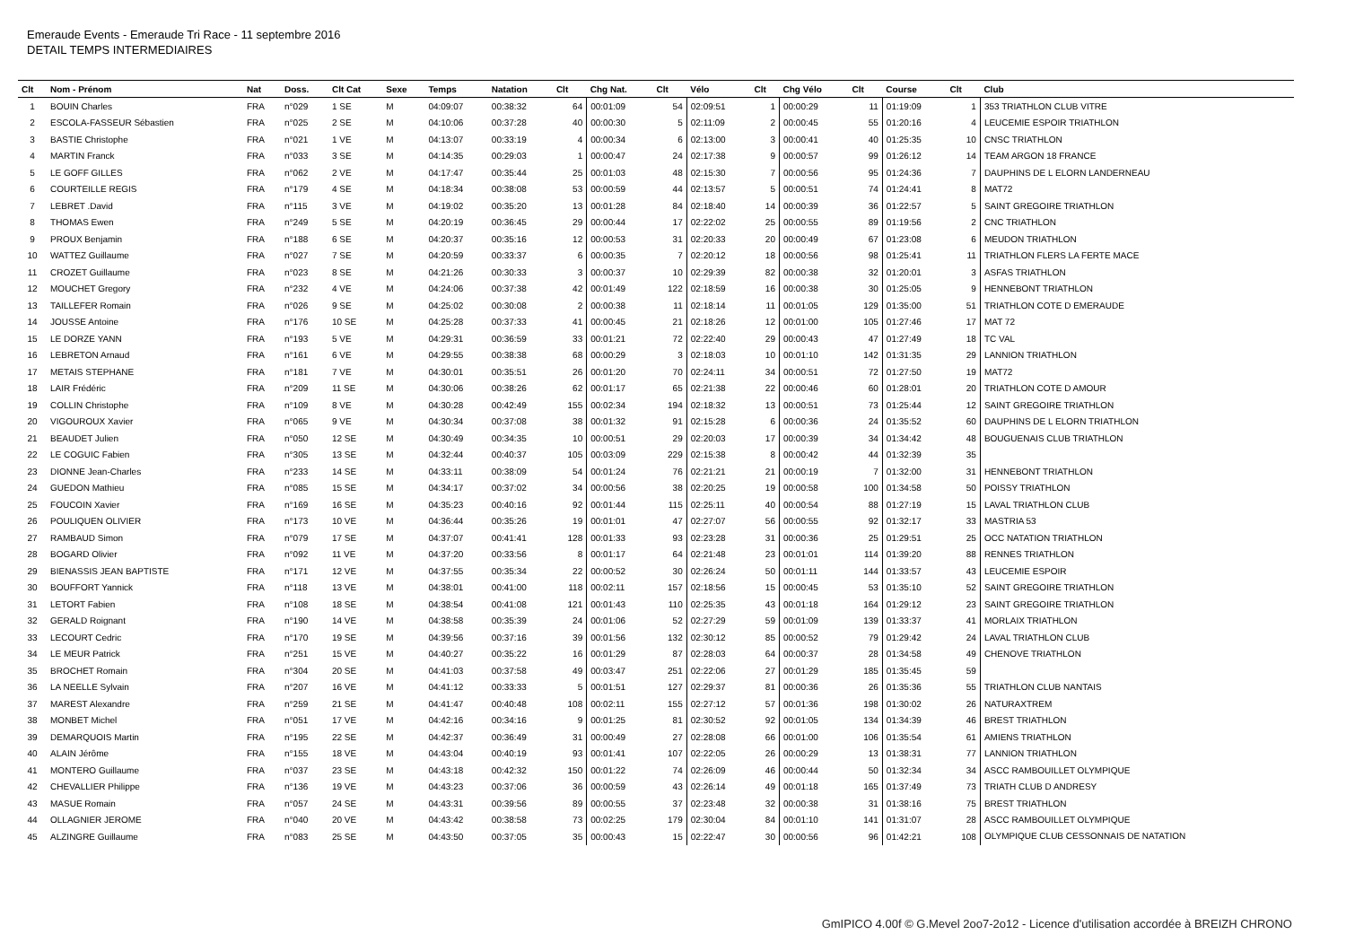Emeraude Events - Emeraude Tri Race - 11 septembre 2016
DETAIL TEMPS INTERMEDIAIRES
| Clt | Nom - Prénom | Nat | Doss. | Clt Cat | Sexe | Temps | Natation | Clt | Chg Nat. | Clt | Vélo | Clt | Chg Vélo | Clt | Course | Clt | Club |
| --- | --- | --- | --- | --- | --- | --- | --- | --- | --- | --- | --- | --- | --- | --- | --- | --- | --- |
| 1 | BOUIN Charles | FRA | n°029 | 1 SE | M | 04:09:07 | 00:38:32 | 64 | 00:01:09 | 54 | 02:09:51 | 1 | 00:00:29 | 11 | 01:19:09 | 1 | 353 TRIATHLON CLUB VITRE |
| 2 | ESCOLA-FASSEUR Sébastien | FRA | n°025 | 2 SE | M | 04:10:06 | 00:37:28 | 40 | 00:00:30 | 5 | 02:11:09 | 2 | 00:00:45 | 55 | 01:20:16 | 4 | LEUCEMIE ESPOIR TRIATHLON |
| 3 | BASTIE Christophe | FRA | n°021 | 1 VE | M | 04:13:07 | 00:33:19 | 4 | 00:00:34 | 6 | 02:13:00 | 3 | 00:00:41 | 40 | 01:25:35 | 10 | CNSC TRIATHLON |
| 4 | MARTIN Franck | FRA | n°033 | 3 SE | M | 04:14:35 | 00:29:03 | 1 | 00:00:47 | 24 | 02:17:38 | 9 | 00:00:57 | 99 | 01:26:12 | 14 | TEAM ARGON 18 FRANCE |
| 5 | LE GOFF GILLES | FRA | n°062 | 2 VE | M | 04:17:47 | 00:35:44 | 25 | 00:01:03 | 48 | 02:15:30 | 7 | 00:00:56 | 95 | 01:24:36 | 7 | DAUPHINS DE L ELORN LANDERNEAU |
| 6 | COURTEILLE REGIS | FRA | n°179 | 4 SE | M | 04:18:34 | 00:38:08 | 53 | 00:00:59 | 44 | 02:13:57 | 5 | 00:00:51 | 74 | 01:24:41 | 8 | MAT72 |
| 7 | LEBRET .David | FRA | n°115 | 3 VE | M | 04:19:02 | 00:35:20 | 13 | 00:01:28 | 84 | 02:18:40 | 14 | 00:00:39 | 36 | 01:22:57 | 5 | SAINT GREGOIRE TRIATHLON |
| 8 | THOMAS Ewen | FRA | n°249 | 5 SE | M | 04:20:19 | 00:36:45 | 29 | 00:00:44 | 17 | 02:22:02 | 25 | 00:00:55 | 89 | 01:19:56 | 2 | CNC TRIATHLON |
| 9 | PROUX Benjamin | FRA | n°188 | 6 SE | M | 04:20:37 | 00:35:16 | 12 | 00:00:53 | 31 | 02:20:33 | 20 | 00:00:49 | 67 | 01:23:08 | 6 | MEUDON TRIATHLON |
| 10 | WATTEZ Guillaume | FRA | n°027 | 7 SE | M | 04:20:59 | 00:33:37 | 6 | 00:00:35 | 7 | 02:20:12 | 18 | 00:00:56 | 98 | 01:25:41 | 11 | TRIATHLON FLERS LA FERTE MACE |
| 11 | CROZET Guillaume | FRA | n°023 | 8 SE | M | 04:21:26 | 00:30:33 | 3 | 00:00:37 | 10 | 02:29:39 | 82 | 00:00:38 | 32 | 01:20:01 | 3 | ASFAS TRIATHLON |
| 12 | MOUCHET Gregory | FRA | n°232 | 4 VE | M | 04:24:06 | 00:37:38 | 42 | 00:01:49 | 122 | 02:18:59 | 16 | 00:00:38 | 30 | 01:25:05 | 9 | HENNEBONT TRIATHLON |
| 13 | TAILLEFER Romain | FRA | n°026 | 9 SE | M | 04:25:02 | 00:30:08 | 2 | 00:00:38 | 11 | 02:18:14 | 11 | 00:01:05 | 129 | 01:35:00 | 51 | TRIATHLON COTE D EMERAUDE |
| 14 | JOUSSE Antoine | FRA | n°176 | 10 SE | M | 04:25:28 | 00:37:33 | 41 | 00:00:45 | 21 | 02:18:26 | 12 | 00:01:00 | 105 | 01:27:46 | 17 | MAT 72 |
| 15 | LE DORZE YANN | FRA | n°193 | 5 VE | M | 04:29:31 | 00:36:59 | 33 | 00:01:21 | 72 | 02:22:40 | 29 | 00:00:43 | 47 | 01:27:49 | 18 | TC VAL |
| 16 | LEBRETON Arnaud | FRA | n°161 | 6 VE | M | 04:29:55 | 00:38:38 | 68 | 00:00:29 | 3 | 02:18:03 | 10 | 00:01:10 | 142 | 01:31:35 | 29 | LANNION TRIATHLON |
| 17 | METAIS STEPHANE | FRA | n°181 | 7 VE | M | 04:30:01 | 00:35:51 | 26 | 00:01:20 | 70 | 02:24:11 | 34 | 00:00:51 | 72 | 01:27:50 | 19 | MAT72 |
| 18 | LAIR Frédéric | FRA | n°209 | 11 SE | M | 04:30:06 | 00:38:26 | 62 | 00:01:17 | 65 | 02:21:38 | 22 | 00:00:46 | 60 | 01:28:01 | 20 | TRIATHLON COTE D AMOUR |
| 19 | COLLIN Christophe | FRA | n°109 | 8 VE | M | 04:30:28 | 00:42:49 | 155 | 00:02:34 | 194 | 02:18:32 | 13 | 00:00:51 | 73 | 01:25:44 | 12 | SAINT GREGOIRE TRIATHLON |
| 20 | VIGOUROUX Xavier | FRA | n°065 | 9 VE | M | 04:30:34 | 00:37:08 | 38 | 00:01:32 | 91 | 02:15:28 | 6 | 00:00:36 | 24 | 01:35:52 | 60 | DAUPHINS DE L ELORN TRIATHLON |
| 21 | BEAUDET Julien | FRA | n°050 | 12 SE | M | 04:30:49 | 00:34:35 | 10 | 00:00:51 | 29 | 02:20:03 | 17 | 00:00:39 | 34 | 01:34:42 | 48 | BOUGUENAIS CLUB TRIATHLON |
| 22 | LE COGUIC Fabien | FRA | n°305 | 13 SE | M | 04:32:44 | 00:40:37 | 105 | 00:03:09 | 229 | 02:15:38 | 8 | 00:00:42 | 44 | 01:32:39 | 35 | |
| 23 | DIONNE Jean-Charles | FRA | n°233 | 14 SE | M | 04:33:11 | 00:38:09 | 54 | 00:01:24 | 76 | 02:21:21 | 21 | 00:00:19 | 7 | 01:32:00 | 31 | HENNEBONT TRIATHLON |
| 24 | GUEDON Mathieu | FRA | n°085 | 15 SE | M | 04:34:17 | 00:37:02 | 34 | 00:00:56 | 38 | 02:20:25 | 19 | 00:00:58 | 100 | 01:34:58 | 50 | POISSY TRIATHLON |
| 25 | FOUCOIN Xavier | FRA | n°169 | 16 SE | M | 04:35:23 | 00:40:16 | 92 | 00:01:44 | 115 | 02:25:11 | 40 | 00:00:54 | 88 | 01:27:19 | 15 | LAVAL TRIATHLON CLUB |
| 26 | POULIQUEN OLIVIER | FRA | n°173 | 10 VE | M | 04:36:44 | 00:35:26 | 19 | 00:01:01 | 47 | 02:27:07 | 56 | 00:00:55 | 92 | 01:32:17 | 33 | MASTRIA 53 |
| 27 | RAMBAUD Simon | FRA | n°079 | 17 SE | M | 04:37:07 | 00:41:41 | 128 | 00:01:33 | 93 | 02:23:28 | 31 | 00:00:36 | 25 | 01:29:51 | 25 | OCC NATATION TRIATHLON |
| 28 | BOGARD Olivier | FRA | n°092 | 11 VE | M | 04:37:20 | 00:33:56 | 8 | 00:01:17 | 64 | 02:21:48 | 23 | 00:01:01 | 114 | 01:39:20 | 88 | RENNES TRIATHLON |
| 29 | BIENASSIS JEAN BAPTISTE | FRA | n°171 | 12 VE | M | 04:37:55 | 00:35:34 | 22 | 00:00:52 | 30 | 02:26:24 | 50 | 00:01:11 | 144 | 01:33:57 | 43 | LEUCEMIE ESPOIR |
| 30 | BOUFFORT Yannick | FRA | n°118 | 13 VE | M | 04:38:01 | 00:41:00 | 118 | 00:02:11 | 157 | 02:18:56 | 15 | 00:00:45 | 53 | 01:35:10 | 52 | SAINT GREGOIRE TRIATHLON |
| 31 | LETORT Fabien | FRA | n°108 | 18 SE | M | 04:38:54 | 00:41:08 | 121 | 00:01:43 | 110 | 02:25:35 | 43 | 00:01:18 | 164 | 01:29:12 | 23 | SAINT GREGOIRE TRIATHLON |
| 32 | GERALD Roignant | FRA | n°190 | 14 VE | M | 04:38:58 | 00:35:39 | 24 | 00:01:06 | 52 | 02:27:29 | 59 | 00:01:09 | 139 | 01:33:37 | 41 | MORLAIX TRIATHLON |
| 33 | LECOURT Cedric | FRA | n°170 | 19 SE | M | 04:39:56 | 00:37:16 | 39 | 00:01:56 | 132 | 02:30:12 | 85 | 00:00:52 | 79 | 01:29:42 | 24 | LAVAL TRIATHLON CLUB |
| 34 | LE MEUR Patrick | FRA | n°251 | 15 VE | M | 04:40:27 | 00:35:22 | 16 | 00:01:29 | 87 | 02:28:03 | 64 | 00:00:37 | 28 | 01:34:58 | 49 | CHENOVE TRIATHLON |
| 35 | BROCHET Romain | FRA | n°304 | 20 SE | M | 04:41:03 | 00:37:58 | 49 | 00:03:47 | 251 | 02:22:06 | 27 | 00:01:29 | 185 | 01:35:45 | 59 | |
| 36 | LA NEELLE Sylvain | FRA | n°207 | 16 VE | M | 04:41:12 | 00:33:33 | 5 | 00:01:51 | 127 | 02:29:37 | 81 | 00:00:36 | 26 | 01:35:36 | 55 | TRIATHLON CLUB NANTAIS |
| 37 | MAREST Alexandre | FRA | n°259 | 21 SE | M | 04:41:47 | 00:40:48 | 108 | 00:02:11 | 155 | 02:27:12 | 57 | 00:01:36 | 198 | 01:30:02 | 26 | NATURAXTREM |
| 38 | MONBET Michel | FRA | n°051 | 17 VE | M | 04:42:16 | 00:34:16 | 9 | 00:01:25 | 81 | 02:30:52 | 92 | 00:01:05 | 134 | 01:34:39 | 46 | BREST TRIATHLON |
| 39 | DEMARQUOIS Martin | FRA | n°195 | 22 SE | M | 04:42:37 | 00:36:49 | 31 | 00:00:49 | 27 | 02:28:08 | 66 | 00:01:00 | 106 | 01:35:54 | 61 | AMIENS TRIATHLON |
| 40 | ALAIN Jérôme | FRA | n°155 | 18 VE | M | 04:43:04 | 00:40:19 | 93 | 00:01:41 | 107 | 02:22:05 | 26 | 00:00:29 | 13 | 01:38:31 | 77 | LANNION TRIATHLON |
| 41 | MONTERO Guillaume | FRA | n°037 | 23 SE | M | 04:43:18 | 00:42:32 | 150 | 00:01:22 | 74 | 02:26:09 | 46 | 00:00:44 | 50 | 01:32:34 | 34 | ASCC RAMBOUILLET OLYMPIQUE |
| 42 | CHEVALLIER Philippe | FRA | n°136 | 19 VE | M | 04:43:23 | 00:37:06 | 36 | 00:00:59 | 43 | 02:26:14 | 49 | 00:01:18 | 165 | 01:37:49 | 73 | TRIATH CLUB D ANDRESY |
| 43 | MASUE Romain | FRA | n°057 | 24 SE | M | 04:43:31 | 00:39:56 | 89 | 00:00:55 | 37 | 02:23:48 | 32 | 00:00:38 | 31 | 01:38:16 | 75 | BREST TRIATHLON |
| 44 | OLLAGNIER JEROME | FRA | n°040 | 20 VE | M | 04:43:42 | 00:38:58 | 73 | 00:02:25 | 179 | 02:30:04 | 84 | 00:01:10 | 141 | 01:31:07 | 28 | ASCC RAMBOUILLET OLYMPIQUE |
| 45 | ALZINGRE Guillaume | FRA | n°083 | 25 SE | M | 04:43:50 | 00:37:05 | 35 | 00:00:43 | 15 | 02:22:47 | 30 | 00:00:56 | 96 | 01:42:21 | 108 | OLYMPIQUE CLUB CESSONNAIS DE NATATION |
GmIPICO 4.00f © G.Mevel 2oo7-2o12 - Licence d'utilisation accordée à BREIZH CHRONO